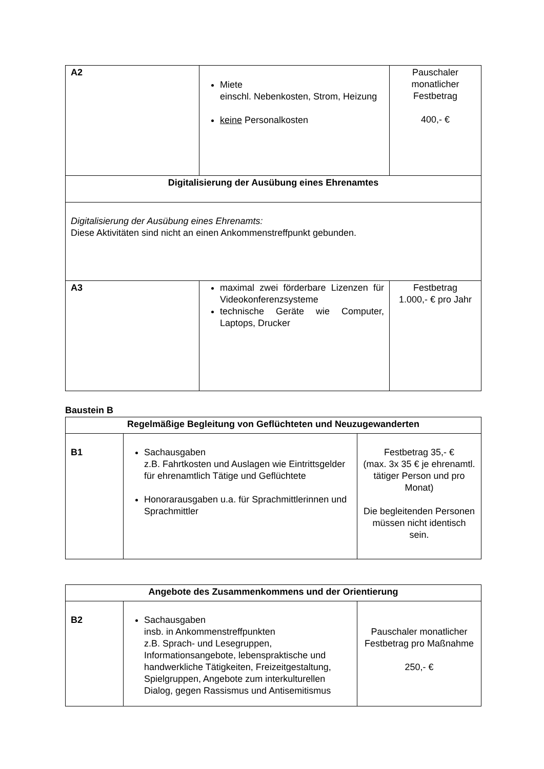| A2 | Miete einschl. Nebenkosten, Strom, Heizung keine Personalkosten | Pauschaler monatlicher Festbetrag 400,- € |
| Digitalisierung der Ausübung eines Ehrenamtes | | |
| Digitalisierung der Ausübung eines Ehrenamts: Diese Aktivitäten sind nicht an einen Ankommenstreffpunkt gebunden. | | |
| A3 | maximal zwei förderbare Lizenzen für Videokonferenzsysteme technische Geräte wie Computer, Laptops, Drucker | Festbetrag 1.000,- € pro Jahr |
Baustein B
| Regelmäßige Begleitung von Geflüchteten und Neuzugewanderten | | |
| --- | --- | --- |
| B1 | Sachausgaben z.B. Fahrtkosten und Auslagen wie Eintrittsgelder für ehrenamtlich Tätige und Geflüchtete Honorarausgaben u.a. für Sprachmittlerinnen und Sprachmittler | Festbetrag 35,- € (max. 3x 35 € je ehrenamtl. tätiger Person und pro Monat) Die begleitenden Personen müssen nicht identisch sein. |
| Angebote des Zusammenkommens und der Orientierung | | |
| --- | --- | --- |
| B2 | Sachausgaben insb. in Ankommenstreffpunkten z.B. Sprach- und Lesegruppen, Informationsangebote, lebenspraktische und handwerkliche Tätigkeiten, Freizeitgestaltung, Spielgruppen, Angebote zum interkulturellen Dialog, gegen Rassismus und Antisemitismus | Pauschaler monatlicher Festbetrag pro Maßnahme 250,- € |